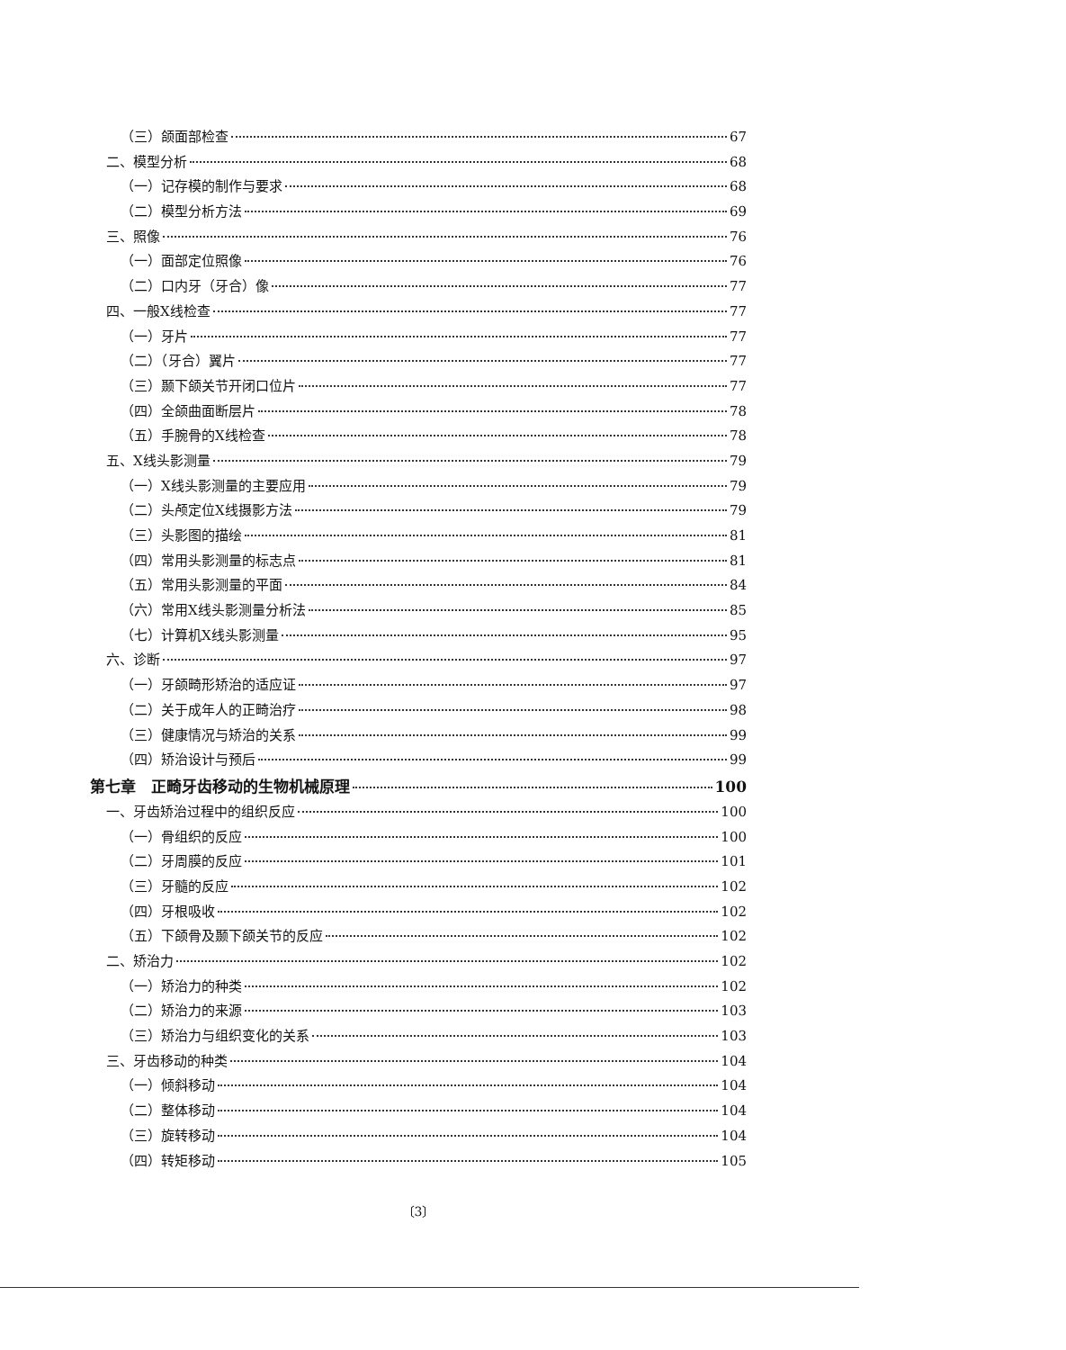（三）颌面部检查 67
二、模型分析 68
（一）记存模的制作与要求 68
（二）模型分析方法 69
三、照像 76
（一）面部定位照像 76
（二）口内牙（牙合）像 77
四、一般X线检查 77
（一）牙片 77
（二）（牙合）翼片 77
（三）颞下颌关节开闭口位片 77
（四）全颌曲面断层片 78
（五）手腕骨的X线检查 78
五、X线头影测量 79
（一）X线头影测量的主要应用 79
（二）头颅定位X线摄影方法 79
（三）头影图的描绘 81
（四）常用头影测量的标志点 81
（五）常用头影测量的平面 84
（六）常用X线头影测量分析法 85
（七）计算机X线头影测量 95
六、诊断 97
（一）牙颌畸形矫治的适应证 97
（二）关于成年人的正畸治疗 98
（三）健康情况与矫治的关系 99
（四）矫治设计与预后 99
第七章　正畸牙齿移动的生物机械原理 100
一、牙齿矫治过程中的组织反应 100
（一）骨组织的反应 100
（二）牙周膜的反应 101
（三）牙髓的反应 102
（四）牙根吸收 102
（五）下颌骨及颞下颌关节的反应 102
二、矫治力 102
（一）矫治力的种类 102
（二）矫治力的来源 103
（三）矫治力与组织变化的关系 103
三、牙齿移动的种类 104
（一）倾斜移动 104
（二）整体移动 104
（三）旋转移动 104
（四）转矩移动 105
〔3〕